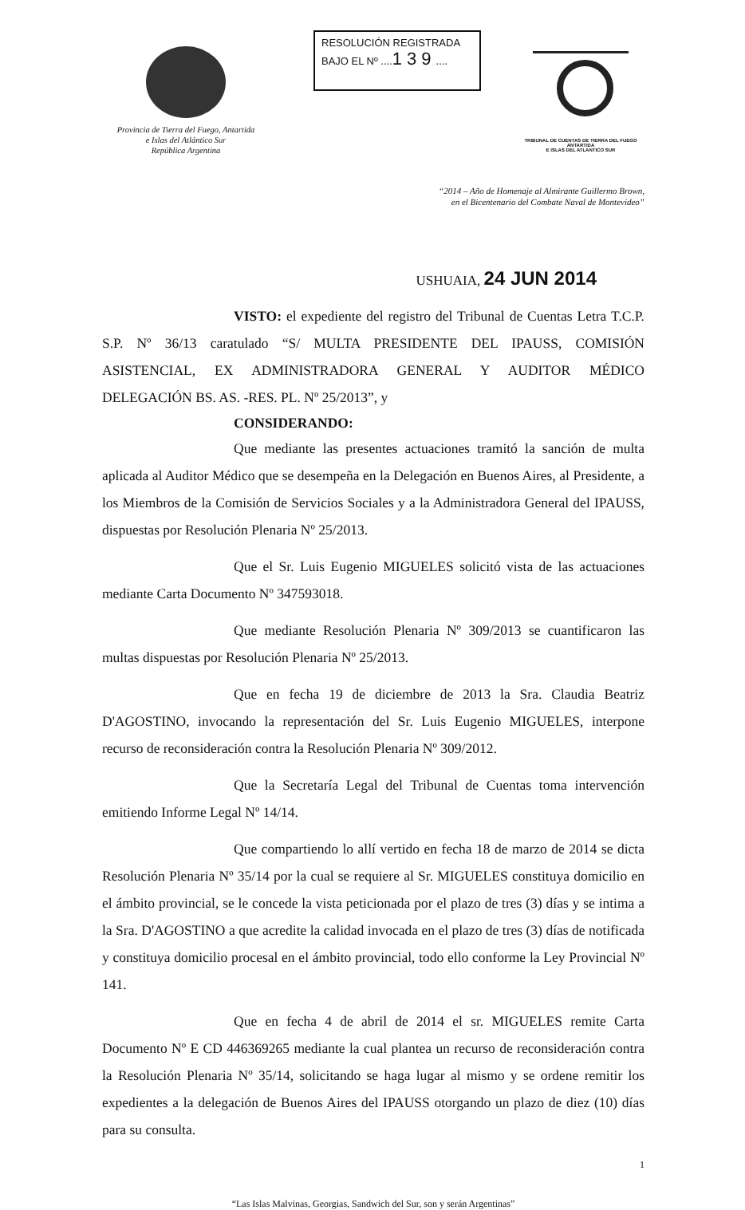Provincia de Tierra del Fuego, Antartida
e Islas del Atlántico Sur
República Argentina
RESOLUCIÓN REGISTRADA
BAJO EL Nº ....139....
TRIBUNAL DE CUENTAS DE TIERRA DEL FUEGO
ANTARTIDA
E ISLAS DEL ATLANTICO SUR
“2014 – Año de Homenaje al Almirante Guillermo Brown,
en el Bicentenario del Combate Naval de Montevideo”
USHUAIA, 24 JUN 2014
VISTO: el expediente del registro del Tribunal de Cuentas Letra T.C.P. S.P. Nº 36/13 caratulado “S/ MULTA PRESIDENTE DEL IPAUSS, COMISIÓN ASISTENCIAL, EX ADMINISTRADORA GENERAL Y AUDITOR MÉDICO DELEGACIÓN BS. AS. -RES. PL. Nº 25/2013”, y
CONSIDERANDO:
Que mediante las presentes actuaciones tramitó la sanción de multa aplicada al Auditor Médico que se desempeña en la Delegación en Buenos Aires, al Presidente, a los Miembros de la Comisión de Servicios Sociales y a la Administradora General del IPAUSS, dispuestas por Resolución Plenaria Nº 25/2013.
Que el Sr. Luis Eugenio MIGUELES solicitó vista de las actuaciones mediante Carta Documento Nº 347593018.
Que mediante Resolución Plenaria Nº 309/2013 se cuantificaron las multas dispuestas por Resolución Plenaria Nº 25/2013.
Que en fecha 19 de diciembre de 2013 la Sra. Claudia Beatriz D'AGOSTINO, invocando la representación del Sr. Luis Eugenio MIGUELES, interpone recurso de reconsideración contra la Resolución Plenaria Nº 309/2012.
Que la Secretaría Legal del Tribunal de Cuentas toma intervención emitiendo Informe Legal Nº 14/14.
Que compartiendo lo allí vertido en fecha 18 de marzo de 2014 se dicta Resolución Plenaria Nº 35/14 por la cual se requiere al Sr. MIGUELES constituya domicilio en el ámbito provincial, se le concede la vista peticionada por el plazo de tres (3) días y se intima a la Sra. D'AGOSTINO a que acredite la calidad invocada en el plazo de tres (3) días de notificada y constituya domicilio procesal en el ámbito provincial, todo ello conforme la Ley Provincial Nº 141.
Que en fecha 4 de abril de 2014 el sr. MIGUELES remite Carta Documento Nº E CD 446369265 mediante la cual plantea un recurso de reconsideración contra la Resolución Plenaria Nº 35/14, solicitando se haga lugar al mismo y se ordene remitir los expedientes a la delegación de Buenos Aires del IPAUSS otorgando un plazo de diez (10) días para su consulta.
1
“Las Islas Malvinas, Georgias, Sandwich del Sur, son y serán Argentinas”